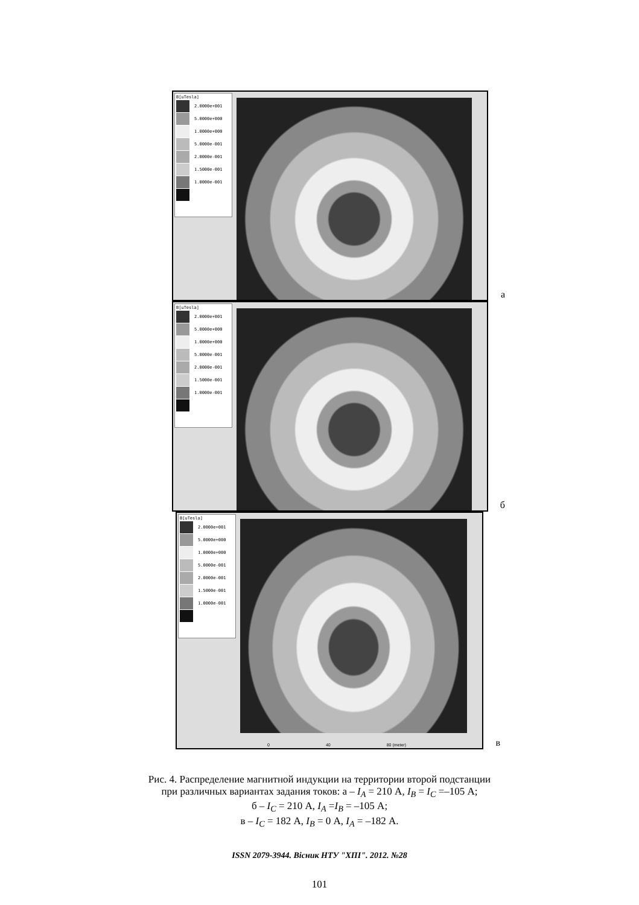B[uTesla]
2.0000e+001
5.0000e+000
1.0000e+000
5.0000e-001
2.0000e-001
1.5000e-001
1.0000e-001
а
B[uTesla]
2.0000e+001
5.0000e+000
1.0000e+000
5.0000e-001
2.0000e-001
1.5000e-001
1.0000e-001
б
B[uTesla]
2.0000e+001
5.0000e+000
1.0000e+000
5.0000e-001
2.0000e-001
1.5000e-001
1.0000e-001
0 40 80 (meter) в
Рис. 4. Распределение магнитной индукции на территории второй подстанции
при различных вариантах задания токов: а – I<sub>A</sub> = 210 А, I<sub>B</sub> = I<sub>C</sub> =–105 А;
б – I<sub>C</sub> = 210 А, I<sub>A</sub> =I<sub>B</sub> = –105 А;
в – I<sub>C</sub> = 182 А, I<sub>B</sub> = 0 А, I<sub>A</sub> = –182 А.
ISSN 2079-3944. Вісник НТУ "ХПІ". 2012. №28
101